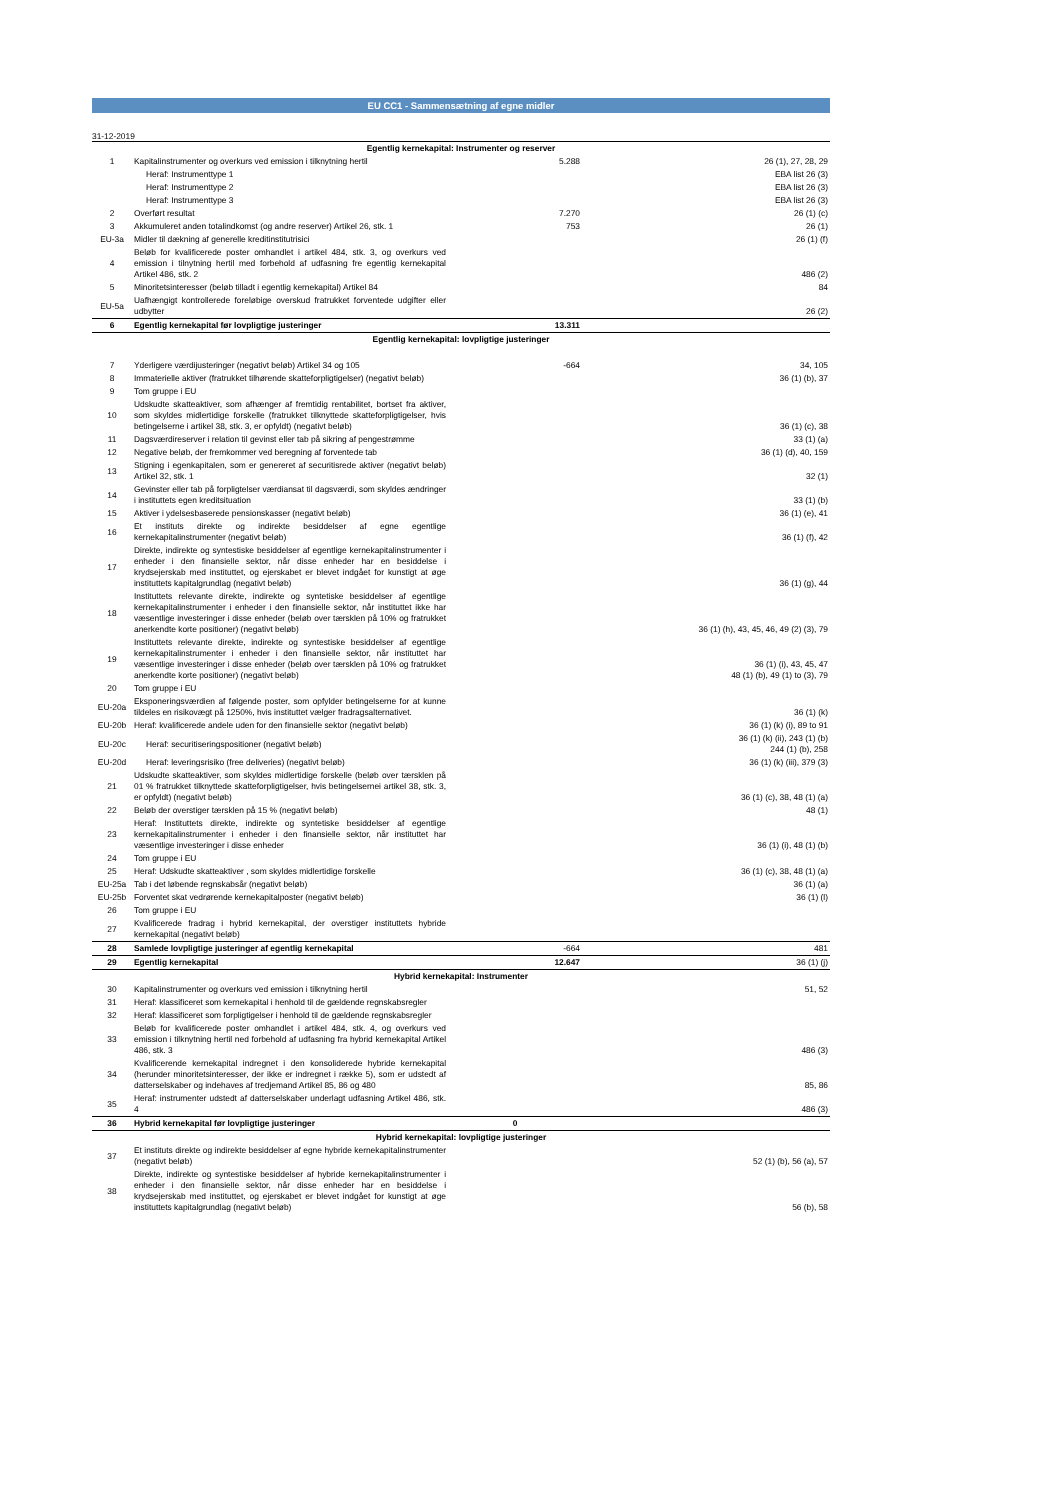EU CC1 - Sammensætning af egne midler
31-12-2019
| Egentlig kernekapital: Instrumenter og reserver | | | |
| 1 | Kapitalinstrumenter og overkurs ved emission i tilknytning hertil | 5.288 | 26 (1), 27, 28, 29 |
| | Heraf: Instrumenttype 1 | | EBA list 26 (3) |
| | Heraf: Instrumenttype 2 | | EBA list 26 (3) |
| | Heraf: Instrumenttype 3 | | EBA list 26 (3) |
| 2 | Overført resultat | 7.270 | 26 (1) (c) |
| 3 | Akkumuleret anden totalindkomst (og andre reserver) Artikel 26, stk. 1 | 753 | 26 (1) |
| EU-3a | Midler til dækning af generelle kreditinstitutrisici | | 26 (1) (f) |
| 4 | Beløb for kvalificerede poster omhandlet i artikel 484, stk. 3, og overkurs ved emission i tilnytning hertil med forbehold af udfasning fre egentlig kernekapital Artikel 486, stk. 2 | | 486 (2) |
| 5 | Minoritetsinteresser (beløb tilladt i egentlig kernekapital) Artikel 84 | | 84 |
| EU-5a | Uafhængigt kontrollerede foreløbige overskud fratrukket forventede udgifter eller udbytter | | 26 (2) |
| 6 | Egentlig kernekapital før lovpligtige justeringer | 13.311 | |
| Egentlig kernekapital: lovpligtige justeringer | | | |
| 7 | Yderligere værdijusteringer (negativt beløb) Artikel 34 og 105 | -664 | 34, 105 |
| 8 | Immaterielle aktiver (fratrukket tilhørende skatteforpligtigelser) (negativt beløb) | | 36 (1) (b), 37 |
| 9 | Tom gruppe i EU | | |
| 10 | Udskudte skatteaktiver, som afhænger af fremtidig rentabilitet, bortset fra aktiver, som skyldes midlertidige forskelle (fratrukket tilknyttede skatteforpligtigelser, hvis betingelserne i artikel 38, stk. 3, er opfyldt) (negativt beløb) | | 36 (1) (c), 38 |
| 11 | Dagsværdireserver i relation til gevinst eller tab på sikring af pengestrømme | | 33 (1) (a) |
| 12 | Negative beløb, der fremkommer ved beregning af forventede tab | | 36 (1) (d), 40, 159 |
| 13 | Stigning i egenkapitalen, som er genereret af securitisrede aktiver (negativt beløb) Artikel 32, stk. 1 | | 32 (1) |
| 14 | Gevinster eller tab på forpligtelser værdiansat til dagsværdi, som skyldes ændringer i instituttets egen kreditsituation | | 33 (1) (b) |
| 15 | Aktiver i ydelsesbaserede pensionskasser (negativt beløb) | | 36 (1) (e), 41 |
| 16 | Et instituts direkte og indirekte besiddelser af egne egentlige kernekapitalinstrumenter (negativt beløb) | | 36 (1) (f), 42 |
| 17 | Direkte, indirekte og syntestiske besiddelser af egentlige kernekapitalinstrumenter i enheder i den finansielle sektor, når disse enheder har en besiddelse i krydsejerskab med instituttet, og ejerskabet er blevet indgået for kunstigt at øge instituttets kapitalgrundlag (negativt beløb) | | 36 (1) (g), 44 |
| 18 | Instituttets relevante direkte, indirekte og syntetiske besiddelser af egentlige kernekapitalinstrumenter i enheder i den finansielle sektor, når instituttet ikke har væsentlige investeringer i disse enheder (beløb over tærsklen på 10% og fratrukket anerkendte korte positioner) (negativt beløb) | | 36 (1) (h), 43, 45, 46, 49 (2) (3), 79 |
| 19 | Instituttets relevante direkte, indirekte og syntestiske besiddelser af egentlige kernekapitalinstrumenter i enheder i den finansielle sektor, når instituttet har væsentlige investeringer i disse enheder (beløb over tærsklen på 10% og fratrukket anerkendte korte positioner) (negativt beløb) | | 36 (1) (i), 43, 45, 47 48 (1) (b), 49 (1) to (3), 79 |
| 20 | Tom gruppe i EU | | |
| EU-20a | Eksponeringsværdien af følgende poster, som opfylder betingelserne for at kunne tildeles en risikovægt på 1250%, hvis instituttet vælger fradragsalternativet. | | 36 (1) (k) |
| EU-20b | Heraf: kvalificerede andele uden for den finansielle sektor (negativt beløb) | | 36 (1) (k) (i), 89 to 91 |
| EU-20c | Heraf: securitiseringspositioner (negativt beløb) | | 36 (1) (k) (ii), 243 (1) (b) 244 (1) (b), 258 |
| EU-20d | Heraf: leveringsrisiko (free deliveries) (negativt beløb) | | 36 (1) (k) (iii), 379 (3) |
| 21 | Udskudte skatteaktiver, som skyldes midlertidige forskelle (beløb over tærsklen på 01 % fratrukket tilknyttede skatteforpligtigelser, hvis betingelsernei artikel 38, stk. 3, er opfyldt) (negativt beløb) | | 36 (1) (c), 38, 48 (1) (a) |
| 22 | Beløb der overstiger tærsklen på 15 % (negativt beløb) | | 48 (1) |
| 23 | Heraf: Instituttets direkte, indirekte og syntetiske besiddelser af egentlige kernekapitalinstrumenter i enheder i den finansielle sektor, når instituttet har væsentlige investeringer i disse enheder | | 36 (1) (i), 48 (1) (b) |
| 24 | Tom gruppe i EU | | |
| 25 | Heraf: Udskudte skatteaktiver , som skyldes midlertidige forskelle | | 36 (1) (c), 38, 48 (1) (a) |
| EU-25a | Tab i det løbende regnskabsår (negativt beløb) | | 36 (1) (a) |
| EU-25b | Forventet skat vedrørende kernekapitalposter (negativt beløb) | | 36 (1) (l) |
| 26 | Tom gruppe i EU | | |
| 27 | Kvalificerede fradrag i hybrid kernekapital, der overstiger instituttets hybride kernekapital (negativt beløb) | | |
| 28 | Samlede lovpligtige justeringer af egentlig kernekapital | -664 | 481 |
| 29 | Egentlig kernekapital | 12.647 | 36 (1) (j) |
| Hybrid kernekapital: Instrumenter | | | |
| 30 | Kapitalinstrumenter og overkurs ved emission i tilknytning hertil | | 51, 52 |
| 31 | Heraf: klassificeret som kernekapital i henhold til de gældende regnskabsregler | | |
| 32 | Heraf: klassificeret som forpligtigelser i henhold til de gældende regnskabsregler | | |
| 33 | Beløb for kvalificerede poster omhandlet i artikel 484, stk. 4, og overkurs ved emission i tilknytning hertil ned forbehold af udfasning fra hybrid kernekapital Artikel 486, stk. 3 | | 486 (3) |
| 34 | Kvalificerende kernekapital indregnet i den konsoliderede hybride kernekapital (herunder minoritetsinteresser, der ikke er indregnet i række 5), som er udstedt af datterselskaber og indehaves af tredjemand Artikel 85, 86 og 480 | | 85, 86 |
| 35 | Heraf: instrumenter udstedt af datterselskaber underlagt udfasning Artikel 486, stk. 4 | | 486 (3) |
| 36 | Hybrid kernekapital før lovpligtige justeringer | 0 | |
| Hybrid kernekapital: lovpligtige justeringer | | | |
| 37 | Et instituts direkte og indirekte besiddelser af egne hybride kernekapitalinstrumenter (negativt beløb) | | 52 (1) (b), 56 (a), 57 |
| 38 | Direkte, indirekte og syntestiske besiddelser af hybride kernekapitalinstrumenter i enheder i den finansielle sektor, når disse enheder har en besiddelse i krydsejerskab med instituttet, og ejerskabet er blevet indgået for kunstigt at øge instituttets kapitalgrundlag (negativt beløb) | | 56 (b), 58 |